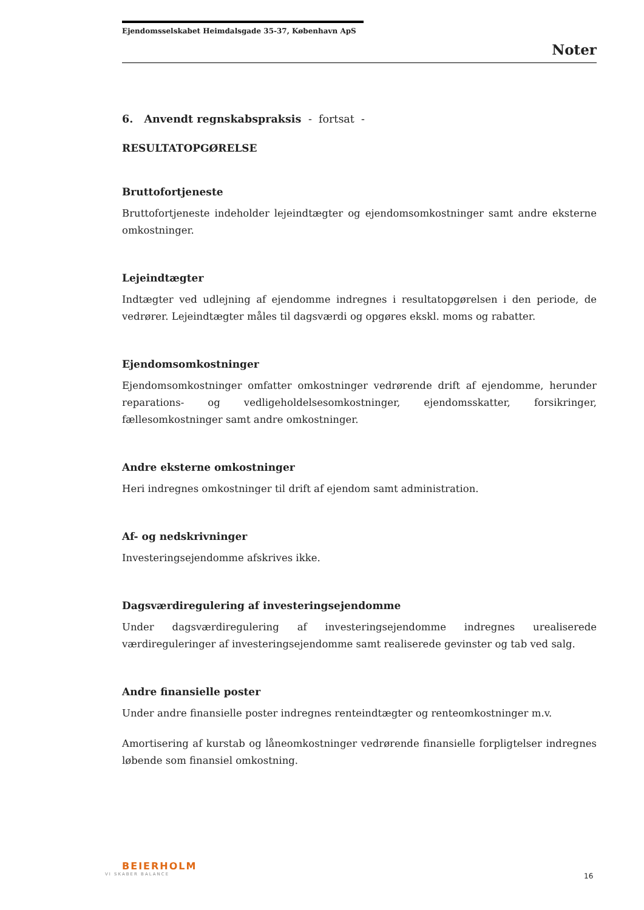Ejendomsselskabet Heimdalsgade 35-37, København ApS
Noter
6. Anvendt regnskabspraksis - fortsat -
RESULTATOPGØRELSE
Bruttofortjeneste
Bruttofortjeneste indeholder lejeindtægter og ejendomsomkostninger samt andre eksterne omkostninger.
Lejeindtægter
Indtægter ved udlejning af ejendomme indregnes i resultatopgørelsen i den periode, de vedrører. Lejeindtægter måles til dagsværdi og opgøres ekskl. moms og rabatter.
Ejendomsomkostninger
Ejendomsomkostninger omfatter omkostninger vedrørende drift af ejendomme, herunder reparations- og vedligeholdelsesomkostninger, ejendomsskatter, forsikringer, fællesomkostninger samt andre omkostninger.
Andre eksterne omkostninger
Heri indregnes omkostninger til drift af ejendom samt administration.
Af- og nedskrivninger
Investeringsejendomme afskrives ikke.
Dagsværdiregulering af investeringsejendomme
Under dagsværdiregulering af investeringsejendomme indregnes urealiserede værdireguleringer af investeringsejendomme samt realiserede gevinster og tab ved salg.
Andre finansielle poster
Under andre finansielle poster indregnes renteindtægter og renteomkostninger m.v.
Amortisering af kurstab og låneomkostninger vedrørende finansielle forpligtelser indregnes løbende som finansiel omkostning.
BEIERHOLM
VI SKABER BALANCE
16